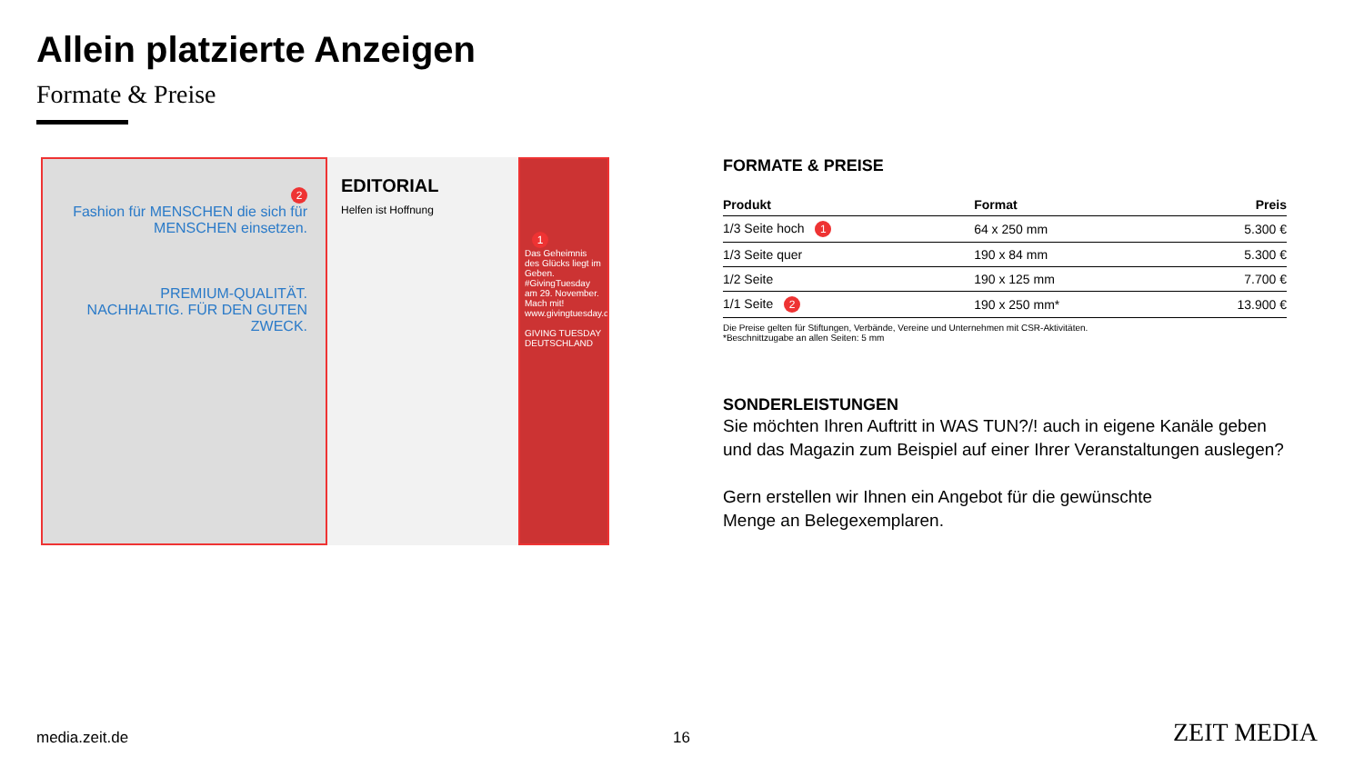Allein platzierte Anzeigen
Formate & Preise
2
Fashion für MENSCHEN die sich für MENSCHEN einsetzen.
PREMIUM-QUALITÄT. NACHHALTIG. FÜR DEN GUTEN ZWECK.
EDITORIAL
Helfen ist Hoffnung
1
Das Geheimnis des Glücks liegt im Geben.
#GivingTuesday am 29. November. Mach mit!
www.givingtuesday.de
GIVING TUESDAY DEUTSCHLAND
FORMATE & PREISE
| Produkt | Format | Preis |
| --- | --- | --- |
| 1/3 Seite hoch 1 | 64 x 250 mm | 5.300 € |
| 1/3 Seite quer | 190 x 84 mm | 5.300 € |
| 1/2 Seite | 190 x 125 mm | 7.700 € |
| 1/1 Seite 2 | 190 x 250 mm* | 13.900 € |
Die Preise gelten für Stiftungen, Verbände, Vereine und Unternehmen mit CSR-Aktivitäten.
*Beschnittzugabe an allen Seiten: 5 mm
SONDERLEISTUNGEN
Sie möchten Ihren Auftritt in WAS TUN?/! auch in eigene Kanäle geben und das Magazin zum Beispiel auf einer Ihrer Veranstaltungen auslegen?
Gern erstellen wir Ihnen ein Angebot für die gewünschte
Menge an Belegexemplaren.
media.zeit.de 16 ZEIT MEDIA